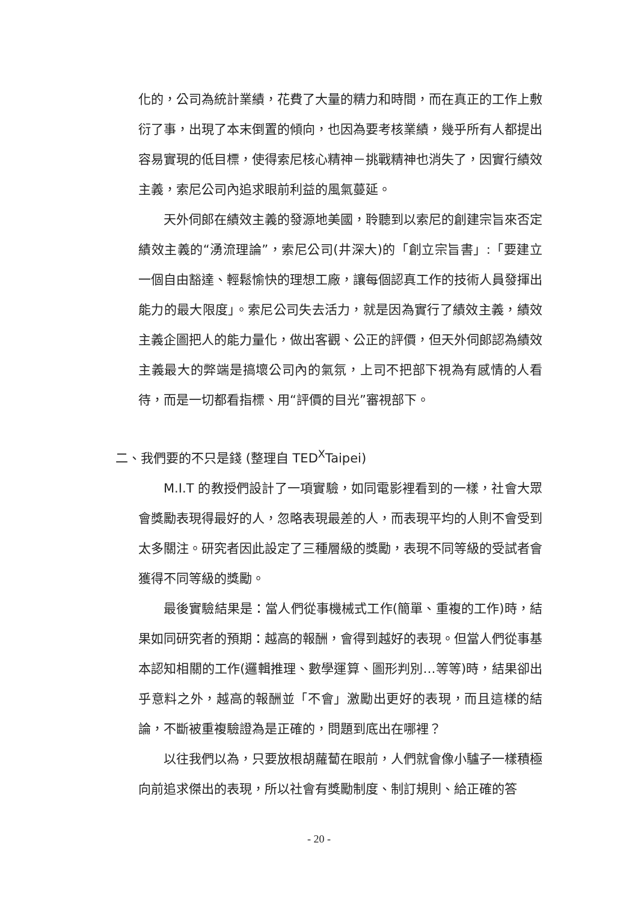化的，公司為統計業績，花費了大量的精力和時間，而在真正的工作上敷衍了事，出現了本末倒置的傾向，也因為要考核業績，幾乎所有人都提出容易實現的低目標，使得索尼核心精神－挑戰精神也消失了，因實行績效主義，索尼公司內追求眼前利益的風氣蔓延。
天外伺郎在績效主義的發源地美國，聆聽到以索尼的創建宗旨來否定績效主義的“湧流理論”，索尼公司(井深大)的「創立宗旨書」:「要建立一個自由豁達、輕鬆愉快的理想工廠，讓每個認真工作的技術人員發揮出能力的最大限度」。索尼公司失去活力，就是因為實行了績效主義，績效主義企圖把人的能力量化，做出客觀、公正的評價，但天外伺郎認為績效主義最大的弊端是搞壞公司內的氣氛，上司不把部下視為有感情的人看待，而是一切都看指標、用“評價的目光”審視部下。
二、我們要的不只是錢 (整理自 TED<sup>X</sup>Taipei)
M.I.T 的教授們設計了一項實驗，如同電影裡看到的一樣，社會大眾會獎勵表現得最好的人，忽略表現最差的人，而表現平均的人則不會受到太多關注。研究者因此設定了三種層級的獎勵，表現不同等級的受試者會獲得不同等級的獎勵。
最後實驗結果是：當人們從事機械式工作(簡單、重複的工作)時，結果如同研究者的預期：越高的報酬，會得到越好的表現。但當人們從事基本認知相關的工作(邏輯推理、數學運算、圖形判別…等等)時，結果卻出乎意料之外，越高的報酬並「不會」激勵出更好的表現，而且這樣的結論，不斷被重複驗證為是正確的，問題到底出在哪裡？
以往我們以為，只要放根胡蘿蔔在眼前，人們就會像小驢子一樣積極向前追求傑出的表現，所以社會有獎勵制度、制訂規則、給正確的答
- 20 -